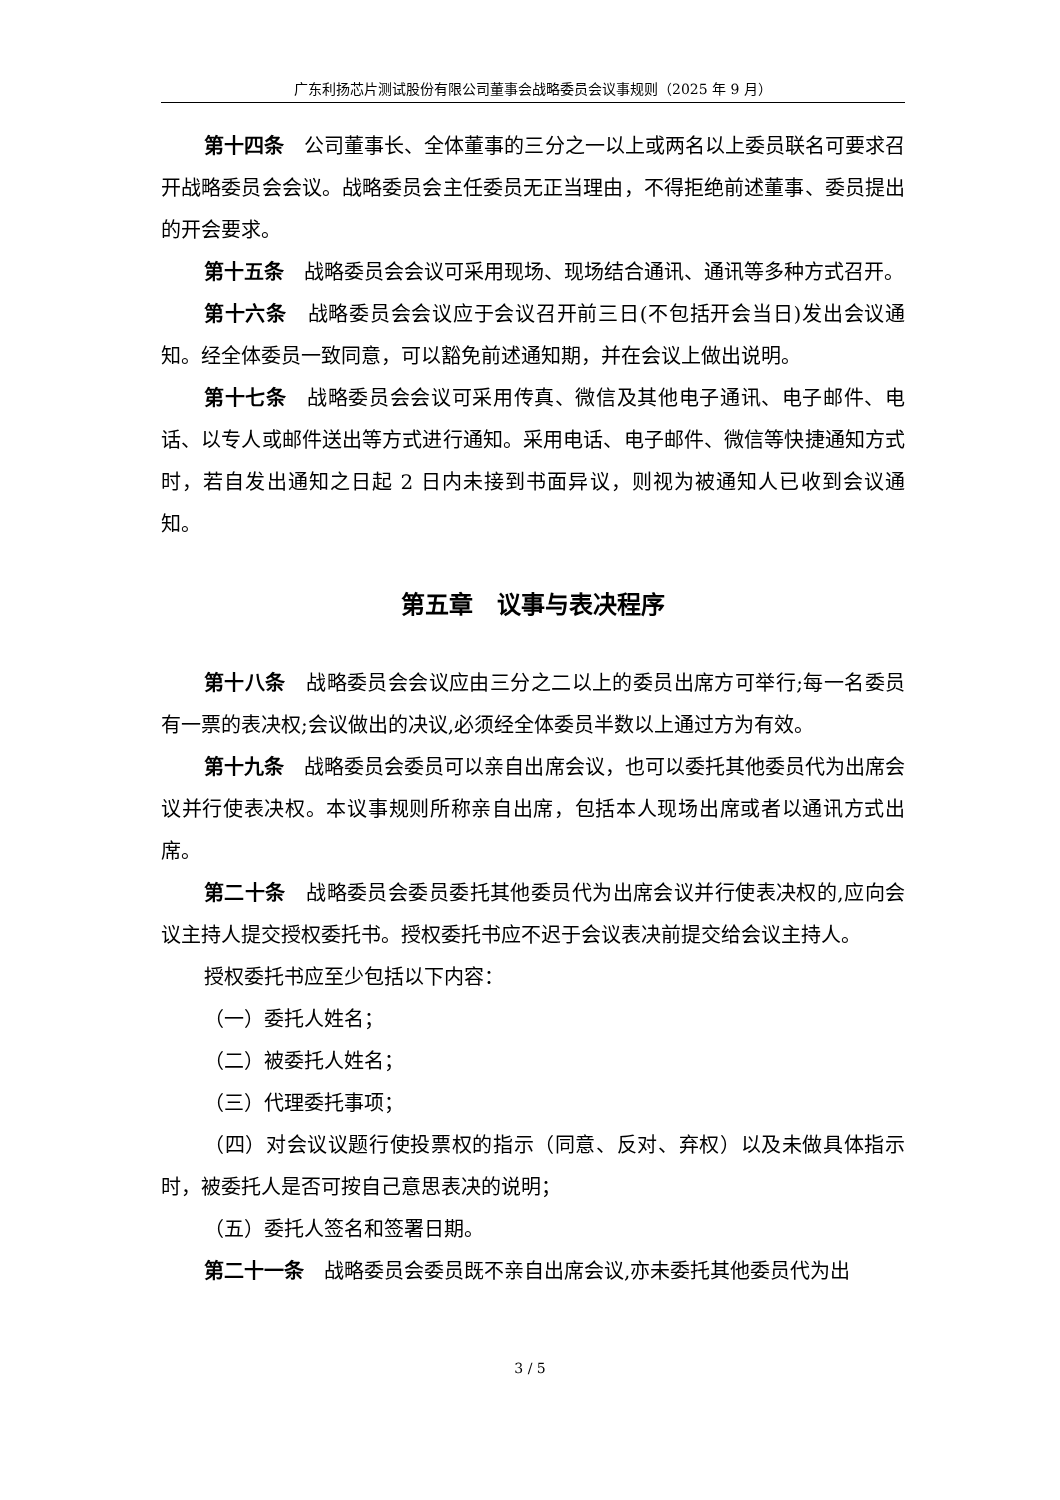广东利扬芯片测试股份有限公司董事会战略委员会议事规则（2025 年 9 月）
第十四条　公司董事长、全体董事的三分之一以上或两名以上委员联名可要求召开战略委员会会议。战略委员会主任委员无正当理由，不得拒绝前述董事、委员提出的开会要求。
第十五条　战略委员会会议可采用现场、现场结合通讯、通讯等多种方式召开。
第十六条　战略委员会会议应于会议召开前三日(不包括开会当日)发出会议通知。经全体委员一致同意，可以豁免前述通知期，并在会议上做出说明。
第十七条　战略委员会会议可采用传真、微信及其他电子通讯、电子邮件、电话、以专人或邮件送出等方式进行通知。采用电话、电子邮件、微信等快捷通知方式时，若自发出通知之日起 2 日内未接到书面异议，则视为被通知人已收到会议通知。
第五章　议事与表决程序
第十八条　战略委员会会议应由三分之二以上的委员出席方可举行;每一名委员有一票的表决权;会议做出的决议,必须经全体委员半数以上通过方为有效。
第十九条　战略委员会委员可以亲自出席会议，也可以委托其他委员代为出席会议并行使表决权。本议事规则所称亲自出席，包括本人现场出席或者以通讯方式出席。
第二十条　战略委员会委员委托其他委员代为出席会议并行使表决权的,应向会议主持人提交授权委托书。授权委托书应不迟于会议表决前提交给会议主持人。
授权委托书应至少包括以下内容：
（一）委托人姓名；
（二）被委托人姓名；
（三）代理委托事项；
（四）对会议议题行使投票权的指示（同意、反对、弃权）以及未做具体指示时，被委托人是否可按自己意思表决的说明；
（五）委托人签名和签署日期。
第二十一条　战略委员会委员既不亲自出席会议,亦未委托其他委员代为出
3 / 5